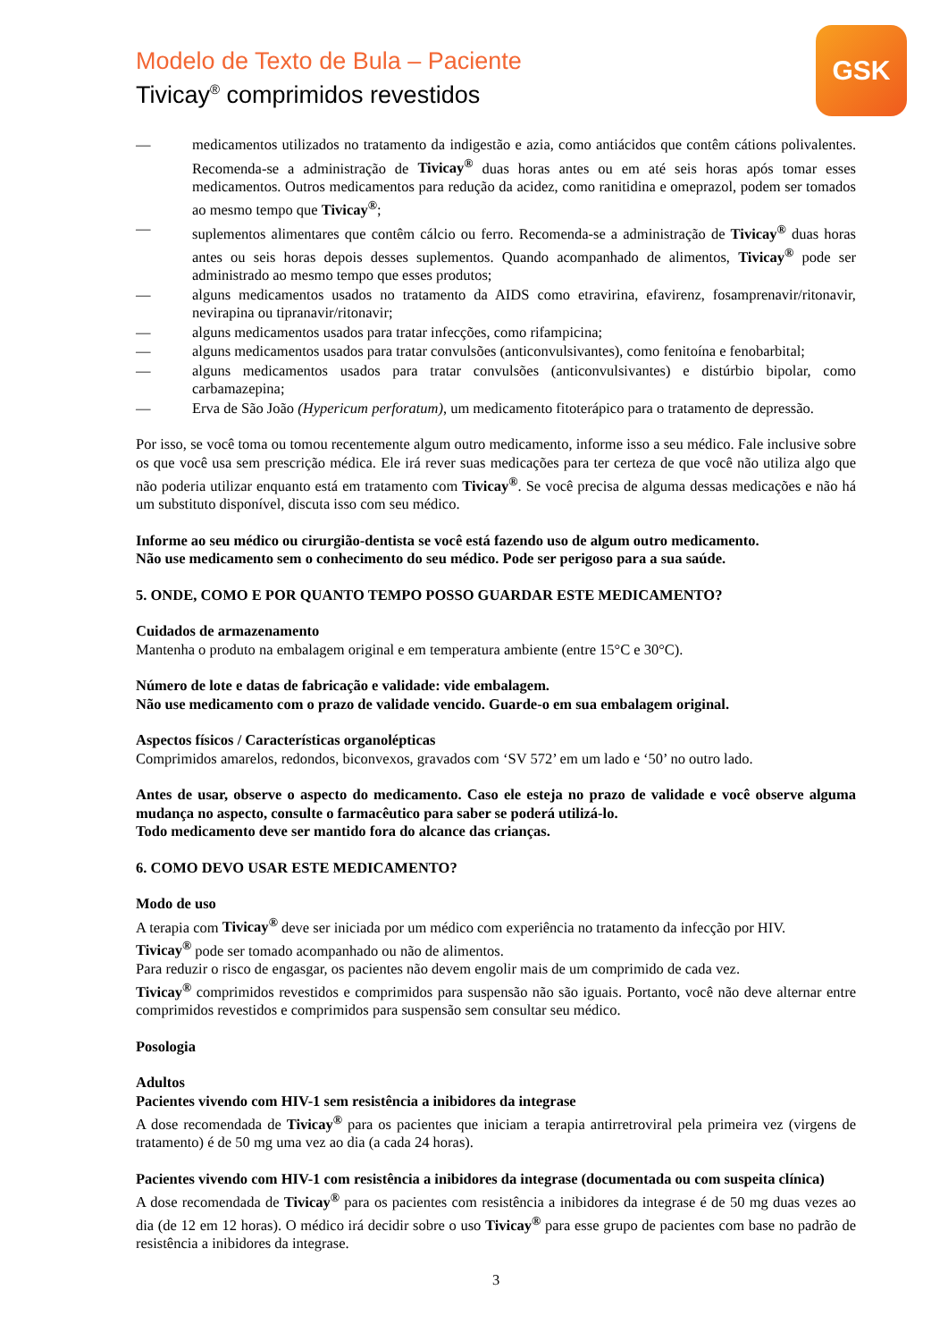Modelo de Texto de Bula – Paciente
Tivicay<sup>®</sup> comprimidos revestidos
GSK
— medicamentos utilizados no tratamento da indigestão e azia, como antiácidos que contêm cátions polivalentes. Recomenda-se a administração de Tivicay<sup>®</sup> duas horas antes ou em até seis horas após tomar esses medicamentos. Outros medicamentos para redução da acidez, como ranitidina e omeprazol, podem ser tomados ao mesmo tempo que Tivicay<sup>®</sup>;
— suplementos alimentares que contêm cálcio ou ferro. Recomenda-se a administração de Tivicay<sup>®</sup> duas horas antes ou seis horas depois desses suplementos. Quando acompanhado de alimentos, Tivicay<sup>®</sup> pode ser administrado ao mesmo tempo que esses produtos;
— alguns medicamentos usados no tratamento da AIDS como etravirina, efavirenz, fosamprenavir/ritonavir, nevirapina ou tipranavir/ritonavir;
— alguns medicamentos usados para tratar infecções, como rifampicina;
— alguns medicamentos usados para tratar convulsões (anticonvulsivantes), como fenitoína e fenobarbital;
— alguns medicamentos usados para tratar convulsões (anticonvulsivantes) e distúrbio bipolar, como carbamazepina;
— Erva de São João (Hypericum perforatum), um medicamento fitoterápico para o tratamento de depressão.
Por isso, se você toma ou tomou recentemente algum outro medicamento, informe isso a seu médico. Fale inclusive sobre os que você usa sem prescrição médica. Ele irá rever suas medicações para ter certeza de que você não utiliza algo que não poderia utilizar enquanto está em tratamento com Tivicay<sup>®</sup>. Se você precisa de alguma dessas medicações e não há um substituto disponível, discuta isso com seu médico.
Informe ao seu médico ou cirurgião-dentista se você está fazendo uso de algum outro medicamento.
Não use medicamento sem o conhecimento do seu médico. Pode ser perigoso para a sua saúde.
5. ONDE, COMO E POR QUANTO TEMPO POSSO GUARDAR ESTE MEDICAMENTO?
Cuidados de armazenamento
Mantenha o produto na embalagem original e em temperatura ambiente (entre 15°C e 30°C).
Número de lote e datas de fabricação e validade: vide embalagem.
Não use medicamento com o prazo de validade vencido. Guarde-o em sua embalagem original.
Aspectos físicos / Características organolépticas
Comprimidos amarelos, redondos, biconvexos, gravados com ‘SV 572’ em um lado e ‘50’ no outro lado.
Antes de usar, observe o aspecto do medicamento. Caso ele esteja no prazo de validade e você observe alguma mudança no aspecto, consulte o farmacêutico para saber se poderá utilizá-lo.
Todo medicamento deve ser mantido fora do alcance das crianças.
6. COMO DEVO USAR ESTE MEDICAMENTO?
Modo de uso
A terapia com Tivicay<sup>®</sup> deve ser iniciada por um médico com experiência no tratamento da infecção por HIV.
Tivicay<sup>®</sup> pode ser tomado acompanhado ou não de alimentos.
Para reduzir o risco de engasgar, os pacientes não devem engolir mais de um comprimido de cada vez.
Tivicay<sup>®</sup> comprimidos revestidos e comprimidos para suspensão não são iguais. Portanto, você não deve alternar entre comprimidos revestidos e comprimidos para suspensão sem consultar seu médico.
Posologia
Adultos
Pacientes vivendo com HIV-1 sem resistência a inibidores da integrase
A dose recomendada de Tivicay<sup>®</sup> para os pacientes que iniciam a terapia antirretroviral pela primeira vez (virgens de tratamento) é de 50 mg uma vez ao dia (a cada 24 horas).
Pacientes vivendo com HIV-1 com resistência a inibidores da integrase (documentada ou com suspeita clínica)
A dose recomendada de Tivicay<sup>®</sup> para os pacientes com resistência a inibidores da integrase é de 50 mg duas vezes ao dia (de 12 em 12 horas). O médico irá decidir sobre o uso Tivicay<sup>®</sup> para esse grupo de pacientes com base no padrão de resistência a inibidores da integrase.
3